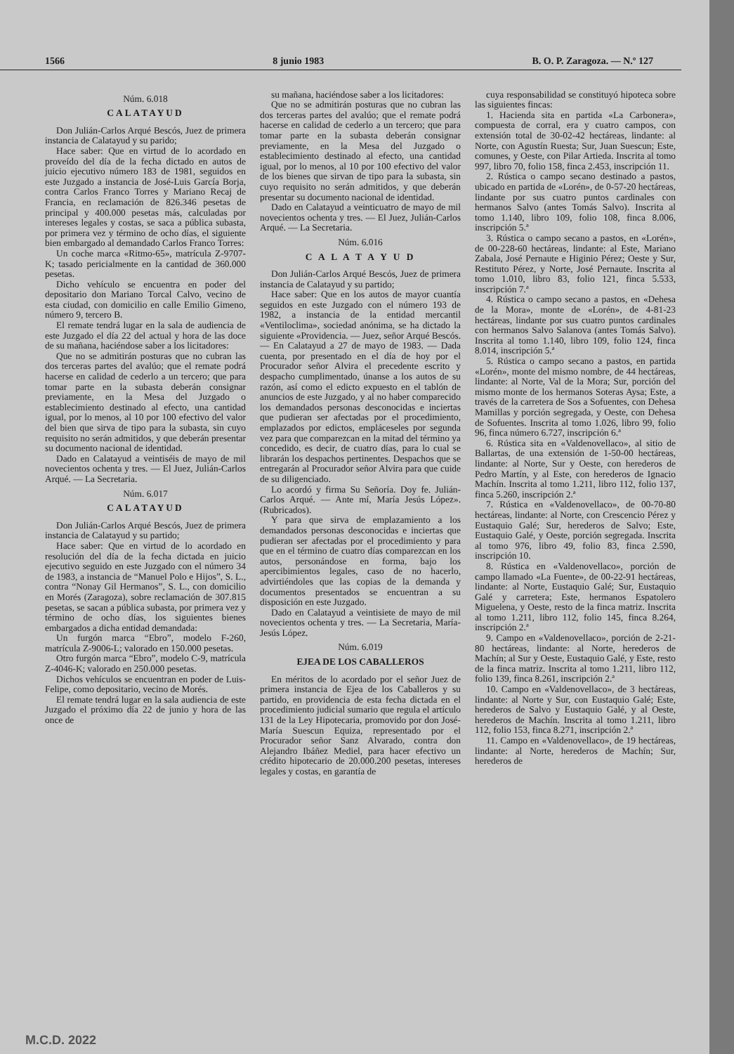1566 8 junio 1983 B. O. P. Zaragoza. — N.º 127
Núm. 6.018
CALATAYUD
Don Julián-Carlos Arqué Bescós, Juez de primera instancia de Calatayud y su parido;
Hace saber: Que en virtud de lo acordado en proveído del día de la fecha dictado en autos de juicio ejecutivo número 183 de 1981, seguidos en este Juzgado a instancia de José-Luis García Borja, contra Carlos Franco Torres y Mariano Recaj de Francia, en reclamación de 826.346 pesetas de principal y 400.000 pesetas más, calculadas por intereses legales y costas, se saca a pública subasta, por primera vez y término de ocho días, el siguiente bien embargado al demandado Carlos Franco Torres:
Un coche marca «Ritmo-65», matrícula Z-9707-K; tasado pericialmente en la cantidad de 360.000 pesetas.
Dicho vehículo se encuentra en poder del depositario don Mariano Torcal Calvo, vecino de esta ciudad, con domicilio en calle Emilio Gimeno, número 9, tercero B.
El remate tendrá lugar en la sala de audiencia de este Juzgado el día 22 del actual y hora de las doce de su mañana, haciéndose saber a los licitadores:
Que no se admitirán posturas que no cubran las dos terceras partes del avalúo; que el remate podrá hacerse en calidad de cederlo a un tercero; que para tomar parte en la subasta deberán consignar previamente, en la Mesa del Juzgado o establecimiento destinado al efecto, una cantidad igual, por lo menos, al 10 por 100 efectivo del valor del bien que sirva de tipo para la subasta, sin cuyo requisito no serán admitidos, y que deberán presentar su documento nacional de identidad.
Dado en Calatayud a veintiséis de mayo de mil novecientos ochenta y tres. — El Juez, Julián-Carlos Arqué. — La Secretaria.
Núm. 6.017
CALATAYUD
Don Julián-Carlos Arqué Bescós, Juez de primera instancia de Calatayud y su partido;
Hace saber: Que en virtud de lo acordado en resolución del día de la fecha dictada en juicio ejecutivo seguido en este Juzgado con el número 34 de 1983, a instancia de “Manuel Polo e Hijos”, S. L., contra “Nonay Gil Hermanos”, S. L., con domicilio en Morés (Zaragoza), sobre reclamación de 307.815 pesetas, se sacan a pública subasta, por primera vez y término de ocho días, los siguientes bienes embargados a dicha entidad demandada:
Un furgón marca “Ebro”, modelo F-260, matrícula Z-9006-L; valorado en 150.000 pesetas.
Otro furgón marca “Ebro”, modelo C-9, matrícula Z-4046-K; valorado en 250.000 pesetas.
Dichos vehículos se encuentran en poder de Luis-Felipe, como depositario, vecino de Morés.
El remate tendrá lugar en la sala audiencia de este Juzgado el próximo día 22 de junio y hora de las once de
su mañana, haciéndose saber a los licitadores:
Que no se admitirán posturas que no cubran las dos terceras partes del avalúo; que el remate podrá hacerse en calidad de cederlo a un tercero; que para tomar parte en la subasta deberán consignar previamente, en la Mesa del Juzgado o establecimiento destinado al efecto, una cantidad igual, por lo menos, al 10 por 100 efectivo del valor de los bienes que sirvan de tipo para la subasta, sin cuyo requisito no serán admitidos, y que deberán presentar su documento nacional de identidad.
Dado en Calatayud a veinticuatro de mayo de mil novecientos ochenta y tres. — El Juez, Julián-Carlos Arqué. — La Secretaria.
Núm. 6.016
C A L A T A Y U D
Don Julián-Carlos Arqué Bescós, Juez de primera instancia de Calatayud y su partido;
Hace saber: Que en los autos de mayor cuantía seguidos en este Juzgado con el número 193 de 1982, a instancia de la entidad mercantil «Ventiloclima», sociedad anónima, se ha dictado la siguiente «Providencia. — Juez, señor Arqué Bescós. — En Calatayud a 27 de mayo de 1983. — Dada cuenta, por presentado en el día de hoy por el Procurador señor Alvira el precedente escrito y despacho cumplimentado, únanse a los autos de su razón, así como el edicto expuesto en el tablón de anuncios de este Juzgado, y al no haber comparecido los demandados personas desconocidas e inciertas que pudieran ser afectadas por el procedimiento, emplazados por edictos, empláceseles por segunda vez para que comparezcan en la mitad del término ya concedido, es decir, de cuatro días, para lo cual se librarán los despachos pertinentes. Despachos que se entregarán al Procurador señor Alvira para que cuide de su diligenciado.
Lo acordó y firma Su Señoría. Doy fe. Julián-Carlos Arqué. — Ante mí, María Jesús López». (Rubricados).
Y para que sirva de emplazamiento a los demandados personas desconocidas e inciertas que pudieran ser afectadas por el procedimiento y para que en el término de cuatro días comparezcan en los autos, personándose en forma, bajo los apercibimientos legales, caso de no hacerlo, advirtiéndoles que las copias de la demanda y documentos presentados se encuentran a su disposición en este Juzgado.
Dado en Calatayud a veintisiete de mayo de mil novecientos ochenta y tres. — La Secretaria, María-Jesús López.
Núm. 6.019
EJEA DE LOS CABALLEROS
En méritos de lo acordado por el señor Juez de primera instancia de Ejea de los Caballeros y su partido, en providencia de esta fecha dictada en el procedimiento judicial sumario que regula el artículo 131 de la Ley Hipotecaria, promovido por don José-María Suescun Equiza, representado por el Procurador señor Sanz Alvarado, contra don Alejandro Ibáñez Mediel, para hacer efectivo un crédito hipotecario de 20.000.200 pesetas, intereses legales y costas, en garantía de
cuya responsabilidad se constituyó hipoteca sobre las siguientes fincas:
1. Hacienda sita en partida «La Carbonera», compuesta de corral, era y cuatro campos, con extensión total de 30-02-42 hectáreas, lindante: al Norte, con Agustín Ruesta; Sur, Juan Suescun; Este, comunes, y Oeste, con Pilar Artieda. Inscrita al tomo 997, libro 70, folio 158, finca 2.453, inscripción 11.
2. Rústica o campo secano destinado a pastos, ubicado en partida de «Lorén», de 0-57-20 hectáreas, lindante por sus cuatro puntos cardinales con hermanos Salvo (antes Tomás Salvo). Inscrita al tomo 1.140, libro 109, folio 108, finca 8.006, inscripción 5.ª
3. Rústica o campo secano a pastos, en «Lorén», de 00-228-60 hectáreas, lindante: al Este, Mariano Zabala, José Pernaute e Higinio Pérez; Oeste y Sur, Restituto Pérez, y Norte, José Pernaute. Inscrita al tomo 1.010, libro 83, folio 121, finca 5.533, inscripción 7.ª
4. Rústica o campo secano a pastos, en «Dehesa de la Mora», monte de «Lorén», de 4-81-23 hectáreas, lindante por sus cuatro puntos cardinales con hermanos Salvo Salanova (antes Tomás Salvo). Inscrita al tomo 1.140, libro 109, folio 124, finca 8.014, inscripción 5.ª
5. Rústica o campo secano a pastos, en partida «Lorén», monte del mismo nombre, de 44 hectáreas, lindante: al Norte, Val de la Mora; Sur, porción del mismo monte de los hermanos Soteras Aysa; Este, a través de la carretera de Sos a Sofuentes, con Dehesa Mamillas y porción segregada, y Oeste, con Dehesa de Sofuentes. Inscrita al tomo 1.026, libro 99, folio 96, finca número 6.727, inscripción 6.ª
6. Rústica sita en «Valdenovellaco», al sitio de Ballartas, de una extensión de 1-50-00 hectáreas, lindante: al Norte, Sur y Oeste, con herederos de Pedro Martín, y al Este, con herederos de Ignacio Machín. Inscrita al tomo 1.211, libro 112, folio 137, finca 5.260, inscripción 2.ª
7. Rústica en «Valdenovellaco», de 00-70-80 hectáreas, lindante: al Norte, con Crescencio Pérez y Eustaquio Galé; Sur, herederos de Salvo; Este, Eustaquio Galé, y Oeste, porción segregada. Inscrita al tomo 976, libro 49, folio 83, finca 2.590, inscripción 10.
8. Rústica en «Valdenovellaco», porción de campo llamado «La Fuente», de 00-22-91 hectáreas, lindante: al Norte, Eustaquio Galé; Sur, Eustaquio Galé y carretera; Este, hermanos Espatolero Miguelena, y Oeste, resto de la finca matriz. Inscrita al tomo 1.211, libro 112, folio 145, finca 8.264, inscripción 2.ª
9. Campo en «Valdenovellaco», porción de 2-21-80 hectáreas, lindante: al Norte, herederos de Machín; al Sur y Oeste, Eustaquio Galé, y Este, resto de la finca matriz. Inscrita al tomo 1.211, libro 112, folio 139, finca 8.261, inscripción 2.ª
10. Campo en «Valdenovellaco», de 3 hectáreas, lindante: al Norte y Sur, con Eustaquio Galé; Este, herederos de Salvo y Eustaquio Galé, y al Oeste, herederos de Machín. Inscrita al tomo 1.211, libro 112, folio 153, finca 8.271, inscripción 2.ª
11. Campo en «Valdenovellaco», de 19 hectáreas, lindante: al Norte, herederos de Machín; Sur, herederos de
M.C.D. 2022